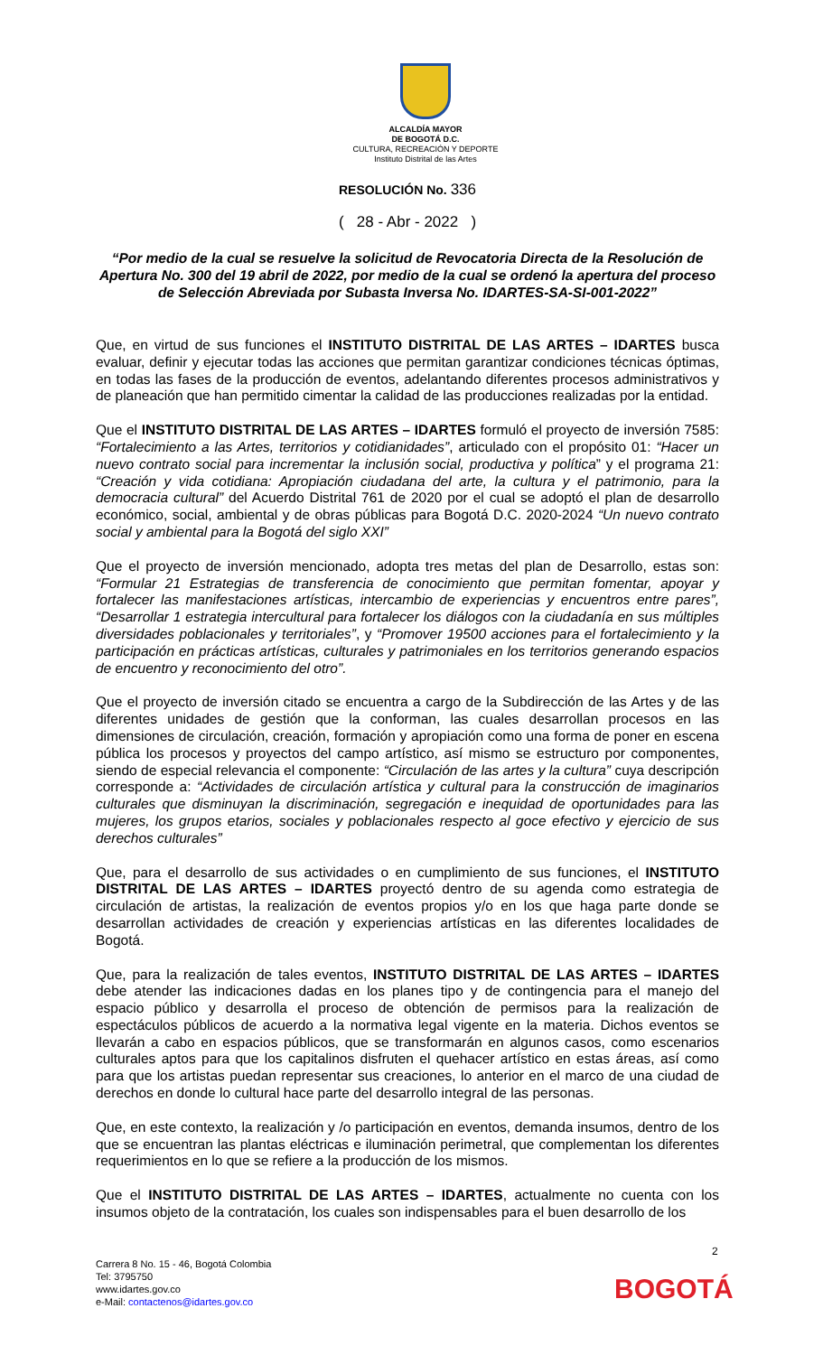ALCALDÍA MAYOR
DE BOGOTÁ D.C.
CULTURA, RECREACIÓN Y DEPORTE
Instituto Distrital de las Artes
RESOLUCIÓN No. 336
( 28 - Abr - 2022 )
“Por medio de la cual se resuelve la solicitud de Revocatoria Directa de la Resolución de Apertura No. 300 del 19 abril de 2022, por medio de la cual se ordenó la apertura del proceso de Selección Abreviada por Subasta Inversa No. IDARTES-SA-SI-001-2022”
Que, en virtud de sus funciones el INSTITUTO DISTRITAL DE LAS ARTES – IDARTES busca evaluar, definir y ejecutar todas las acciones que permitan garantizar condiciones técnicas óptimas, en todas las fases de la producción de eventos, adelantando diferentes procesos administrativos y de planeación que han permitido cimentar la calidad de las producciones realizadas por la entidad.
Que el INSTITUTO DISTRITAL DE LAS ARTES – IDARTES formuló el proyecto de inversión 7585: “Fortalecimiento a las Artes, territorios y cotidianidades”, articulado con el propósito 01: “Hacer un nuevo contrato social para incrementar la inclusión social, productiva y política” y el programa 21: “Creación y vida cotidiana: Apropiación ciudadana del arte, la cultura y el patrimonio, para la democracia cultural” del Acuerdo Distrital 761 de 2020 por el cual se adoptó el plan de desarrollo económico, social, ambiental y de obras públicas para Bogotá D.C. 2020-2024 “Un nuevo contrato social y ambiental para la Bogotá del siglo XXI”
Que el proyecto de inversión mencionado, adopta tres metas del plan de Desarrollo, estas son: “Formular 21 Estrategias de transferencia de conocimiento que permitan fomentar, apoyar y fortalecer las manifestaciones artísticas, intercambio de experiencias y encuentros entre pares”, “Desarrollar 1 estrategia intercultural para fortalecer los diálogos con la ciudadanía en sus múltiples diversidades poblacionales y territoriales”, y “Promover 19500 acciones para el fortalecimiento y la participación en prácticas artísticas, culturales y patrimoniales en los territorios generando espacios de encuentro y reconocimiento del otro”.
Que el proyecto de inversión citado se encuentra a cargo de la Subdirección de las Artes y de las diferentes unidades de gestión que la conforman, las cuales desarrollan procesos en las dimensiones de circulación, creación, formación y apropiación como una forma de poner en escena pública los procesos y proyectos del campo artístico, así mismo se estructuro por componentes, siendo de especial relevancia el componente: “Circulación de las artes y la cultura” cuya descripción corresponde a: “Actividades de circulación artística y cultural para la construcción de imaginarios culturales que disminuyan la discriminación, segregación e inequidad de oportunidades para las mujeres, los grupos etarios, sociales y poblacionales respecto al goce efectivo y ejercicio de sus derechos culturales”
Que, para el desarrollo de sus actividades o en cumplimiento de sus funciones, el INSTITUTO DISTRITAL DE LAS ARTES – IDARTES proyectó dentro de su agenda como estrategia de circulación de artistas, la realización de eventos propios y/o en los que haga parte donde se desarrollan actividades de creación y experiencias artísticas en las diferentes localidades de Bogotá.
Que, para la realización de tales eventos, INSTITUTO DISTRITAL DE LAS ARTES – IDARTES debe atender las indicaciones dadas en los planes tipo y de contingencia para el manejo del espacio público y desarrolla el proceso de obtención de permisos para la realización de espectáculos públicos de acuerdo a la normativa legal vigente en la materia. Dichos eventos se llevarán a cabo en espacios públicos, que se transformarán en algunos casos, como escenarios culturales aptos para que los capitalinos disfruten el quehacer artístico en estas áreas, así como para que los artistas puedan representar sus creaciones, lo anterior en el marco de una ciudad de derechos en donde lo cultural hace parte del desarrollo integral de las personas.
Que, en este contexto, la realización y /o participación en eventos, demanda insumos, dentro de los que se encuentran las plantas eléctricas e iluminación perimetral, que complementan los diferentes requerimientos en lo que se refiere a la producción de los mismos.
Que el INSTITUTO DISTRITAL DE LAS ARTES – IDARTES, actualmente no cuenta con los insumos objeto de la contratación, los cuales son indispensables para el buen desarrollo de los
2
Carrera 8 No. 15 - 46, Bogotá Colombia
Tel: 3795750
www.idartes.gov.co
e-Mail: contactenos@idartes.gov.co
BOGOTÁ